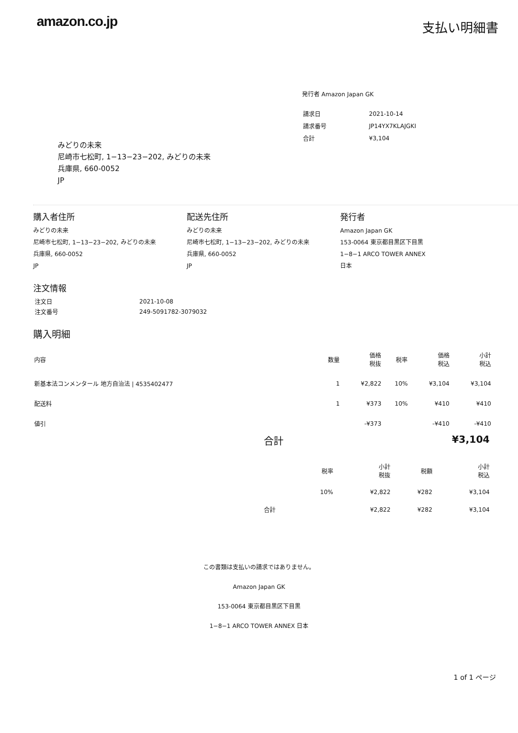amazon.co.jp
支払い明細書
発行者 Amazon Japan GK
| 請求日 | 2021-10-14 |
| 請求番号 | JP14YX7KLAJGKI |
| 合計 | ¥3,104 |
みどりの未来
尼崎市七松町, 1−13−23−202, みどりの未来
兵庫県, 660-0052
JP
購入者住所
みどりの未来
尼崎市七松町, 1−13−23−202, みどりの未来
兵庫県, 660-0052
JP
配送先住所
みどりの未来
尼崎市七松町, 1−13−23−202, みどりの未来
兵庫県, 660-0052
JP
発行者
Amazon Japan GK
153-0064 東京都目黒区下目黒
1−8−1 ARCO TOWER ANNEX
日本
注文情報
| 注文日 | 2021-10-08 |
| 注文番号 | 249-5091782-3079032 |
購入明細
| 内容 | 数量 | 価格 税抜 | 税率 | 価格 税込 | 小計 税込 |
| 新基本法コンメンタール 地方自治法 / 4535402477 | 1 | ¥2,822 | 10% | ¥3,104 | ¥3,104 |
| 配送料 | 1 | ¥373 | 10% | ¥410 | ¥410 |
| 値引 | | -¥373 | | -¥410 | -¥410 |
合計 ¥3,104
| | 税率 | 小計 税抜 | 税額 | 小計 税込 |
| | 10% | ¥2,822 | ¥282 | ¥3,104 |
| 合計 | | ¥2,822 | ¥282 | ¥3,104 |
この書類は支払いの請求ではありません。
Amazon Japan GK
153-0064 東京都目黒区下目黒
1−8−1 ARCO TOWER ANNEX 日本
1 of 1 ページ